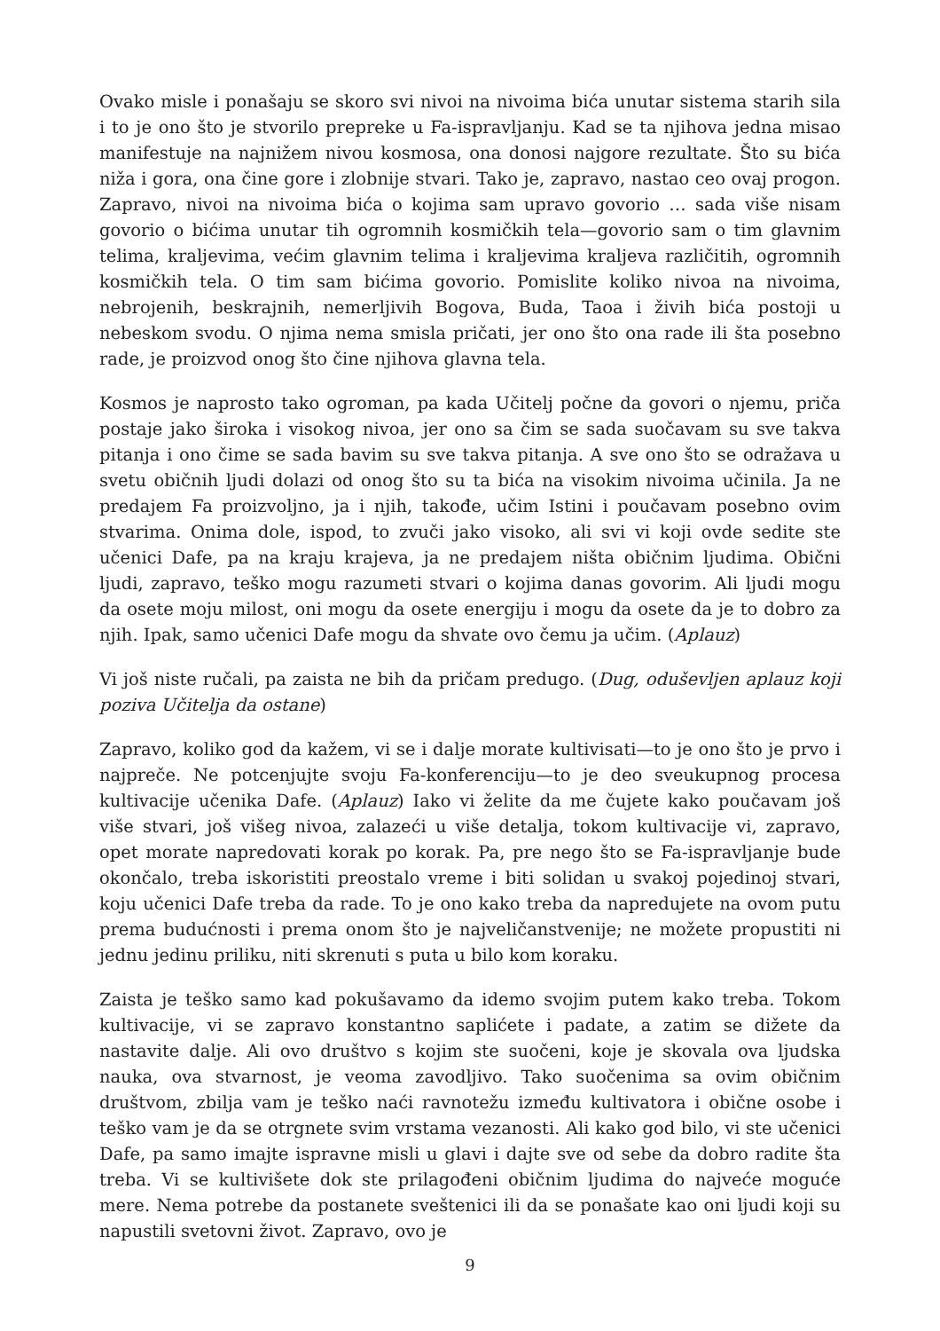Ovako misle i ponašaju se skoro svi nivoi na nivoima bića unutar sistema starih sila i to je ono što je stvorilo prepreke u Fa-ispravljanju. Kad se ta njihova jedna misao manifestuje na najnižem nivou kosmosa, ona donosi najgore rezultate. Što su bića niža i gora, ona čine gore i zlobnije stvari. Tako je, zapravo, nastao ceo ovaj progon. Zapravo, nivoi na nivoima bića o kojima sam upravo govorio … sada više nisam govorio o bićima unutar tih ogromnih kosmičkih tela—govorio sam o tim glavnim telima, kraljevima, većim glavnim telima i kraljevima kraljeva različitih, ogromnih kosmičkih tela. O tim sam bićima govorio. Pomislite koliko nivoa na nivoima, nebrojenih, beskrajnih, nemerljivih Bogova, Buda, Taoa i živih bića postoji u nebeskom svodu. O njima nema smisla pričati, jer ono što ona rade ili šta posebno rade, je proizvod onog što čine njihova glavna tela.
Kosmos je naprosto tako ogroman, pa kada Učitelj počne da govori o njemu, priča postaje jako široka i visokog nivoa, jer ono sa čim se sada suočavam su sve takva pitanja i ono čime se sada bavim su sve takva pitanja. A sve ono što se odražava u svetu običnih ljudi dolazi od onog što su ta bića na visokim nivoima učinila. Ja ne predajem Fa proizvoljno, ja i njih, takođe, učim Istini i poučavam posebno ovim stvarima. Onima dole, ispod, to zvuči jako visoko, ali svi vi koji ovde sedite ste učenici Dafe, pa na kraju krajeva, ja ne predajem ništa običnim ljudima. Obični ljudi, zapravo, teško mogu razumeti stvari o kojima danas govorim. Ali ljudi mogu da osete moju milost, oni mogu da osete energiju i mogu da osete da je to dobro za njih. Ipak, samo učenici Dafe mogu da shvate ovo čemu ja učim. (Aplauz)
Vi još niste ručali, pa zaista ne bih da pričam predugo. (Dug, oduševljen aplauz koji poziva Učitelja da ostane)
Zapravo, koliko god da kažem, vi se i dalje morate kultivisati—to je ono što je prvo i najpreče. Ne potcenjujte svoju Fa-konferenciju—to je deo sveukupnog procesa kultivacije učenika Dafe. (Aplauz) Iako vi želite da me čujete kako poučavam još više stvari, još višeg nivoa, zalazeći u više detalja, tokom kultivacije vi, zapravo, opet morate napredovati korak po korak. Pa, pre nego što se Fa-ispravljanje bude okončalo, treba iskoristiti preostalo vreme i biti solidan u svakoj pojedinoj stvari, koju učenici Dafe treba da rade. To je ono kako treba da napredujete na ovom putu prema budućnosti i prema onom što je najveličanstvenije; ne možete propustiti ni jednu jedinu priliku, niti skrenuti s puta u bilo kom koraku.
Zaista je teško samo kad pokušavamo da idemo svojim putem kako treba. Tokom kultivacije, vi se zapravo konstantno saplićete i padate, a zatim se dižete da nastavite dalje. Ali ovo društvo s kojim ste suočeni, koje je skovala ova ljudska nauka, ova stvarnost, je veoma zavodljivo. Tako suočenima sa ovim običnim društvom, zbilja vam je teško naći ravnotežu između kultivatora i obične osobe i teško vam je da se otrgnete svim vrstama vezanosti. Ali kako god bilo, vi ste učenici Dafe, pa samo imajte ispravne misli u glavi i dajte sve od sebe da dobro radite šta treba. Vi se kultivišete dok ste prilagođeni običnim ljudima do najveće moguće mere. Nema potrebe da postanete sveštenici ili da se ponašate kao oni ljudi koji su napustili svetovni život. Zapravo, ovo je
9